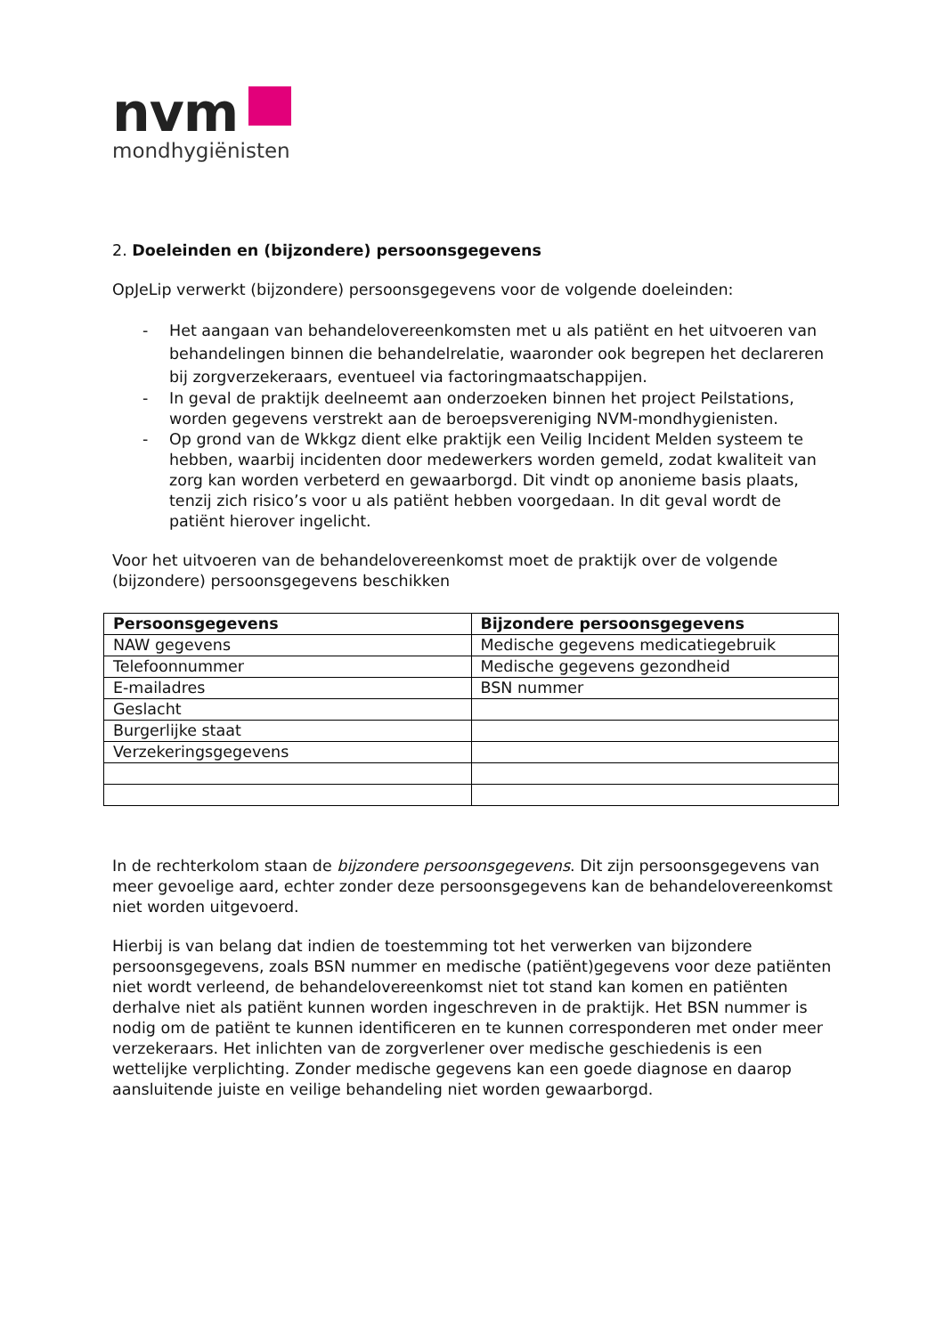nvm
mondhygiënisten
2. Doeleinden en (bijzondere) persoonsgegevens
OpJeLip verwerkt (bijzondere) persoonsgegevens voor de volgende doeleinden:
- Het aangaan van behandelovereenkomsten met u als patiënt en het uitvoeren van behandelingen binnen die behandelrelatie, waaronder ook begrepen het declareren bij zorgverzekeraars, eventueel via factoringmaatschappijen.
- In geval de praktijk deelneemt aan onderzoeken binnen het project Peilstations, worden gegevens verstrekt aan de beroepsvereniging NVM-mondhygienisten.
- Op grond van de Wkkgz dient elke praktijk een Veilig Incident Melden systeem te hebben, waarbij incidenten door medewerkers worden gemeld, zodat kwaliteit van zorg kan worden verbeterd en gewaarborgd. Dit vindt op anonieme basis plaats, tenzij zich risico’s voor u als patiënt hebben voorgedaan. In dit geval wordt de patiënt hierover ingelicht.
Voor het uitvoeren van de behandelovereenkomst moet de praktijk over de volgende (bijzondere) persoonsgegevens beschikken
| Persoonsgegevens | Bijzondere persoonsgegevens |
| --- | --- |
| NAW gegevens | Medische gegevens medicatiegebruik |
| Telefoonnummer | Medische gegevens gezondheid |
| E-mailadres | BSN nummer |
| Geslacht | |
| Burgerlijke staat | |
| Verzekeringsgegevens | |
In de rechterkolom staan de bijzondere persoonsgegevens. Dit zijn persoonsgegevens van meer gevoelige aard, echter zonder deze persoonsgegevens kan de behandelovereenkomst niet worden uitgevoerd.
Hierbij is van belang dat indien de toestemming tot het verwerken van bijzondere persoonsgegevens, zoals BSN nummer en medische (patiënt)gegevens voor deze patiënten niet wordt verleend, de behandelovereenkomst niet tot stand kan komen en patiënten derhalve niet als patiënt kunnen worden ingeschreven in de praktijk. Het BSN nummer is nodig om de patiënt te kunnen identificeren en te kunnen corresponderen met onder meer verzekeraars. Het inlichten van de zorgverlener over medische geschiedenis is een wettelijke verplichting. Zonder medische gegevens kan een goede diagnose en daarop aansluitende juiste en veilige behandeling niet worden gewaarborgd.